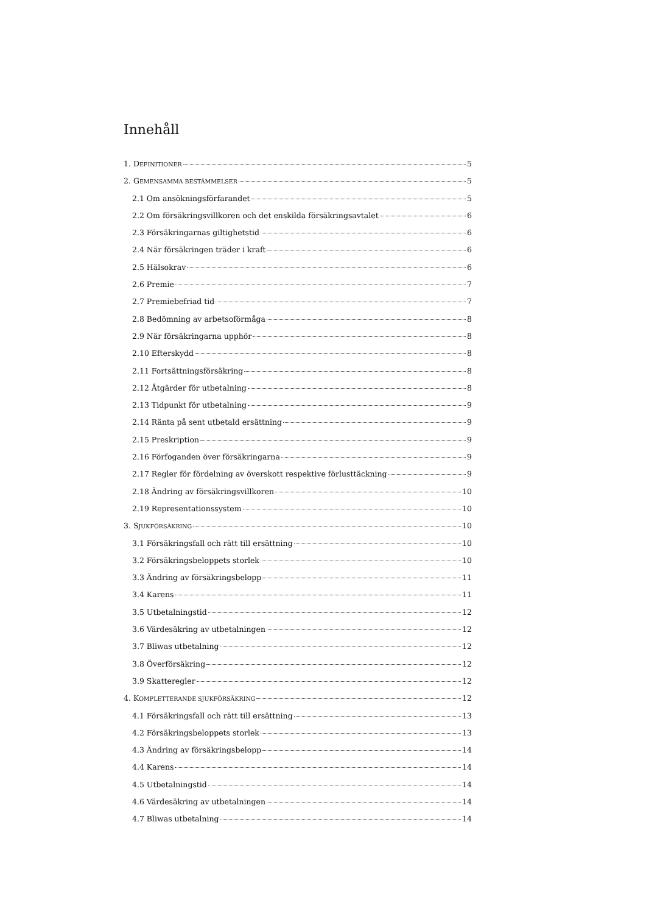Innehåll
1. DEFINITIONER 5
2. GEMENSAMMA BESTÄMMELSER 5
2.1 Om ansökningsförfarandet 5
2.2 Om försäkringsvillkoren och det enskilda försäkringsavtalet 6
2.3 Försäkringarnas giltighetstid 6
2.4 När försäkringen träder i kraft 6
2.5 Hälsokrav 6
2.6 Premie 7
2.7 Premiebefriad tid 7
2.8 Bedömning av arbetsoförmåga 8
2.9 När försäkringarna upphör 8
2.10 Efterskydd 8
2.11 Fortsättningsförsäkring 8
2.12 Åtgärder för utbetalning 8
2.13 Tidpunkt för utbetalning 9
2.14 Ränta på sent utbetald ersättning 9
2.15 Preskription 9
2.16 Förfoganden över försäkringarna 9
2.17 Regler för fördelning av överskott respektive förlusttäckning 9
2.18 Ändring av försäkringsvillkoren 10
2.19 Representationssystem 10
3. SJUKFÖRSÄKRING 10
3.1 Försäkringsfall och rätt till ersättning 10
3.2 Försäkringsbeloppets storlek 10
3.3 Ändring av försäkringsbelopp 11
3.4 Karens 11
3.5 Utbetalningstid 12
3.6 Värdesäkring av utbetalningen 12
3.7 Bliwas utbetalning 12
3.8 Överförsäkring 12
3.9 Skatteregler 12
4. KOMPLETTERANDE SJUKFÖRSÄKRING 12
4.1 Försäkringsfall och rätt till ersättning 13
4.2 Försäkringsbeloppets storlek 13
4.3 Ändring av försäkringsbelopp 14
4.4 Karens 14
4.5 Utbetalningstid 14
4.6 Värdesäkring av utbetalningen 14
4.7 Bliwas utbetalning 14